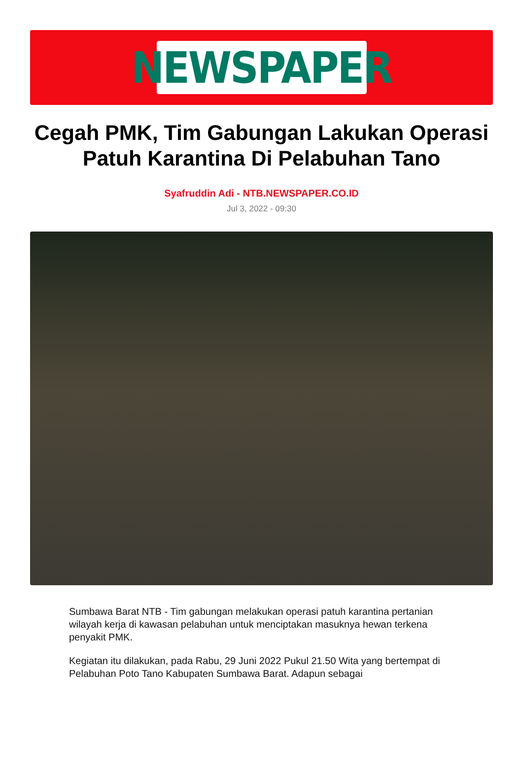NEWSPAPER
Cegah PMK, Tim Gabungan Lakukan Operasi Patuh Karantina Di Pelabuhan Tano
Syafruddin Adi - NTB.NEWSPAPER.CO.ID
Jul 3, 2022 - 09:30
Sumbawa Barat NTB - Tim gabungan melakukan operasi patuh karantina pertanian wilayah kerja di kawasan pelabuhan untuk menciptakan masuknya hewan terkena penyakit PMK.
Kegiatan itu dilakukan, pada Rabu, 29 Juni 2022 Pukul 21.50 Wita yang bertempat di Pelabuhan Poto Tano Kabupaten Sumbawa Barat. Adapun sebagai